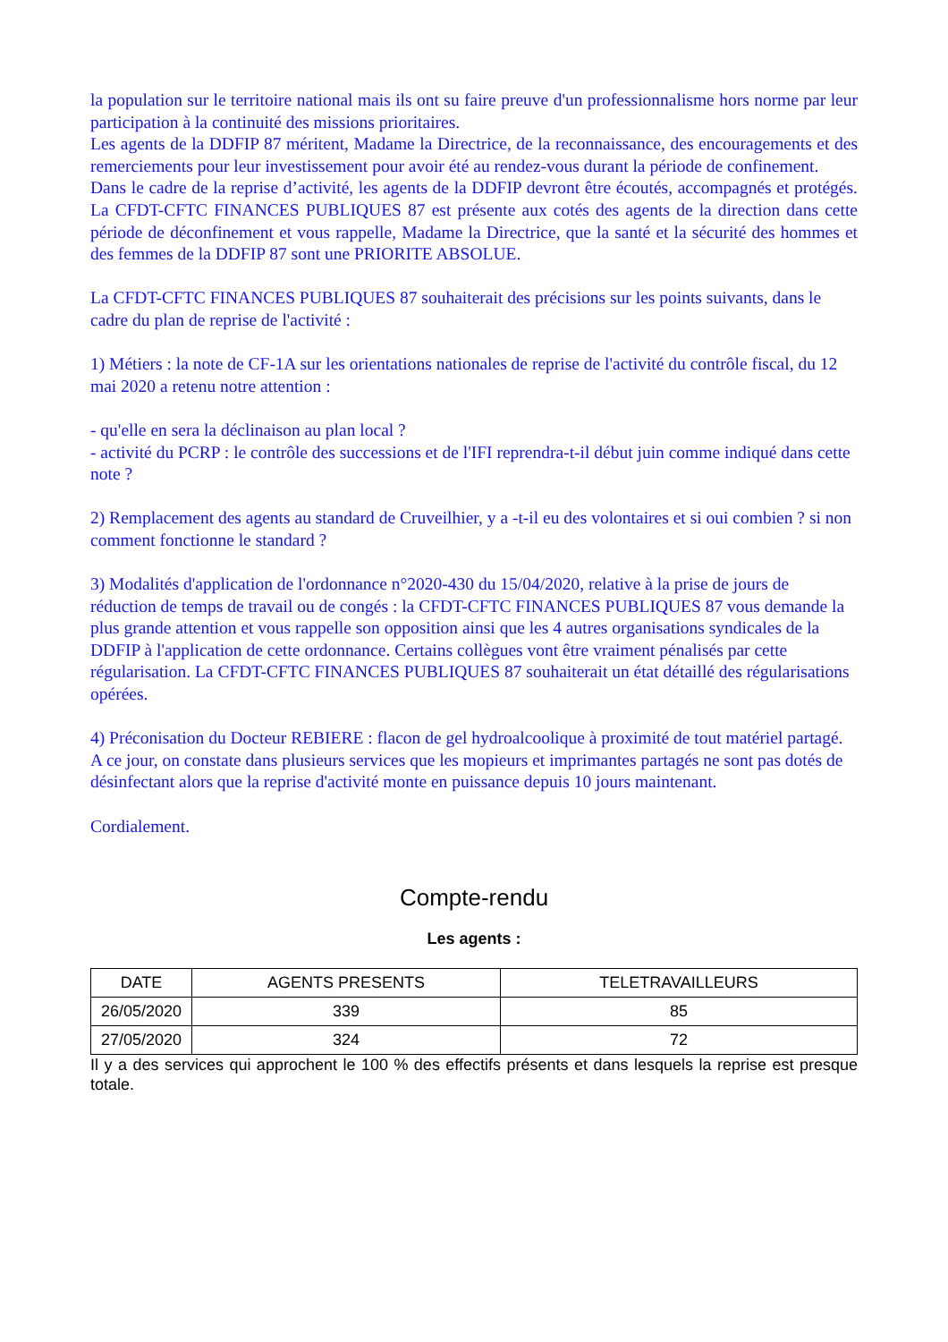la population sur le territoire national mais ils ont su faire preuve d'un professionnalisme hors norme par leur participation à la continuité des missions prioritaires.
Les agents de la DDFIP 87 méritent, Madame la Directrice, de la reconnaissance, des encouragements et des remerciements pour leur investissement pour avoir été au rendez-vous durant la période de confinement.
Dans le cadre de la reprise d’activité, les agents de la DDFIP devront être écoutés, accompagnés et protégés. La CFDT-CFTC FINANCES PUBLIQUES 87 est présente aux cotés des agents de la direction dans cette période de déconfinement et vous rappelle, Madame la Directrice, que la santé et la sécurité des hommes et des femmes de la DDFIP 87 sont une PRIORITE ABSOLUE.
La CFDT-CFTC FINANCES PUBLIQUES 87 souhaiterait des précisions sur les points suivants, dans le cadre du plan de reprise de l'activité :
1) Métiers : la note de CF-1A sur les orientations nationales de reprise de l'activité du contrôle fiscal, du 12 mai 2020 a retenu notre attention :
- qu'elle en sera la déclinaison au plan local ?
- activité du PCRP : le contrôle des successions et de l'IFI reprendra-t-il début juin comme indiqué dans cette note ?
2) Remplacement des agents au standard de Cruveilhier, y a -t-il eu des volontaires et si oui combien ? si non comment fonctionne le standard ?
3) Modalités d'application de l'ordonnance n°2020-430 du 15/04/2020, relative à la prise de jours de réduction de temps de travail ou de congés : la CFDT-CFTC FINANCES PUBLIQUES 87 vous demande la plus grande attention et vous rappelle son opposition ainsi que les 4 autres organisations syndicales de la DDFIP à l'application de cette ordonnance. Certains collègues vont être vraiment pénalisés par cette régularisation. La CFDT-CFTC FINANCES PUBLIQUES 87 souhaiterait un état détaillé des régularisations opérées.
4) Préconisation du Docteur REBIERE : flacon de gel hydroalcoolique à proximité de tout matériel partagé. A ce jour, on constate dans plusieurs services que les mopieurs et imprimantes partagés ne sont pas dotés de désinfectant alors que la reprise d'activité monte en puissance depuis 10 jours maintenant.
Cordialement.
Compte-rendu
Les agents :
| DATE | AGENTS PRESENTS | TELETRAVAILLEURS |
| --- | --- | --- |
| 26/05/2020 | 339 | 85 |
| 27/05/2020 | 324 | 72 |
Il y a des services qui approchent le 100 % des effectifs présents et dans lesquels la reprise est presque totale.